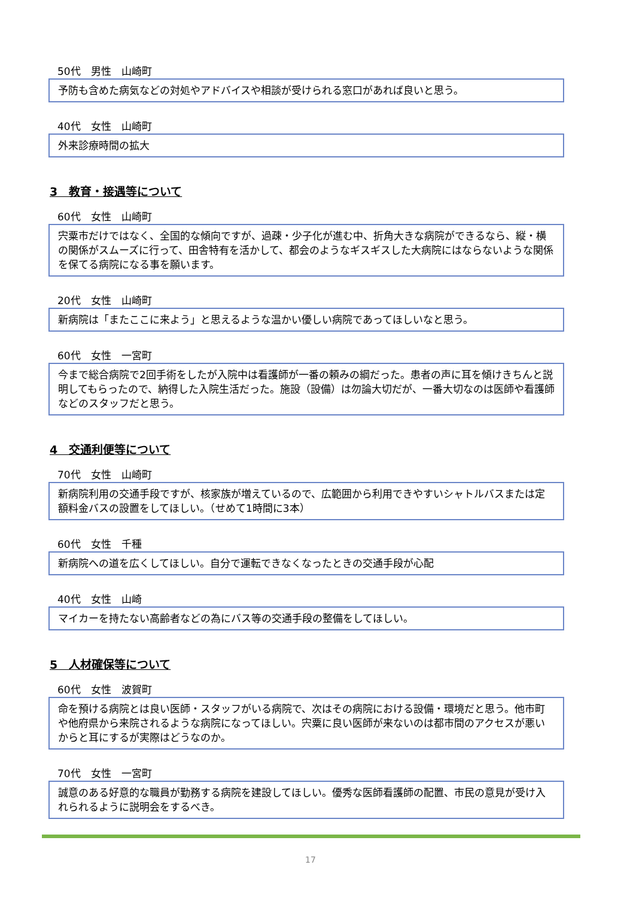50代　男性　山崎町
予防も含めた病気などの対処やアドバイスや相談が受けられる窓口があれば良いと思う。
40代　女性　山崎町
外来診療時間の拡大
3　教育・接遇等について
60代　女性　山崎町
宍粟市だけではなく、全国的な傾向ですが、過疎・少子化が進む中、折角大きな病院ができるなら、縦・横の関係がスムーズに行って、田舎特有を活かして、都会のようなギスギスした大病院にはならないような関係を保てる病院になる事を願います。
20代　女性　山崎町
新病院は「またここに来よう」と思えるような温かい優しい病院であってほしいなと思う。
60代　女性　一宮町
今まで総合病院で2回手術をしたが入院中は看護師が一番の頼みの綱だった。患者の声に耳を傾けきちんと説明してもらったので、納得した入院生活だった。施設（設備）は勿論大切だが、一番大切なのは医師や看護師などのスタッフだと思う。
4　交通利便等について
70代　女性　山崎町
新病院利用の交通手段ですが、核家族が増えているので、広範囲から利用できやすいシャトルバスまたは定額料金バスの設置をしてほしい。（せめて1時間に3本）
60代　女性　千種
新病院への道を広くしてほしい。自分で運転できなくなったときの交通手段が心配
40代　女性　山崎
マイカーを持たない高齢者などの為にバス等の交通手段の整備をしてほしい。
5　人材確保等について
60代　女性　波賀町
命を預ける病院とは良い医師・スタッフがいる病院で、次はその病院における設備・環境だと思う。他市町や他府県から来院されるような病院になってほしい。宍粟に良い医師が来ないのは都市間のアクセスが悪いからと耳にするが実際はどうなのか。
70代　女性　一宮町
誠意のある好意的な職員が勤務する病院を建設してほしい。優秀な医師看護師の配置、市民の意見が受け入れられるように説明会をするべき。
17